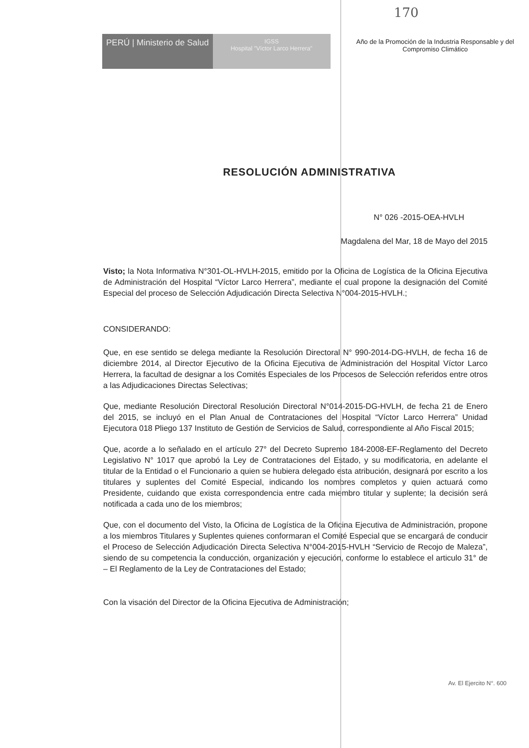170
PERÚ | Ministerio de Salud
IGSS
Hospital "Víctor Larco Herrera"
Año de la Promoción de la Industria Responsable y del
Compromiso Climático
RESOLUCIÓN ADMINISTRATIVA
N° 026 -2015-OEA-HVLH
Magdalena del Mar, 18 de Mayo del 2015
Visto; la Nota Informativa N°301-OL-HVLH-2015, emitido por la Oficina de Logística de la Oficina Ejecutiva de Administración del Hospital “Víctor Larco Herrera”, mediante el cual propone la designación del Comité Especial del proceso de Selección Adjudicación Directa Selectiva N°004-2015-HVLH.;
CONSIDERANDO:
Que, en ese sentido se delega mediante la Resolución Directoral N° 990-2014-DG-HVLH, de fecha 16 de diciembre 2014, al Director Ejecutivo de la Oficina Ejecutiva de Administración del Hospital Víctor Larco Herrera, la facultad de designar a los Comités Especiales de los Procesos de Selección referidos entre otros a las Adjudicaciones Directas Selectivas;
Que, mediante Resolución Directoral Resolución Directoral N°014-2015-DG-HVLH, de fecha 21 de Enero del 2015, se incluyó en el Plan Anual de Contrataciones del Hospital “Víctor Larco Herrera” Unidad Ejecutora 018 Pliego 137 Instituto de Gestión de Servicios de Salud, correspondiente al Año Fiscal 2015;
Que, acorde a lo señalado en el artículo 27° del Decreto Supremo 184-2008-EF-Reglamento del Decreto Legislativo N° 1017 que aprobó la Ley de Contrataciones del Estado, y su modificatoria, en adelante el titular de la Entidad o el Funcionario a quien se hubiera delegado esta atribución, designará por escrito a los titulares y suplentes del Comité Especial, indicando los nombres completos y quien actuará como Presidente, cuidando que exista correspondencia entre cada miembro titular y suplente; la decisión será notificada a cada uno de los miembros;
Que, con el documento del Visto, la Oficina de Logística de la Oficina Ejecutiva de Administración, propone a los miembros Titulares y Suplentes quienes conformaran el Comité Especial que se encargará de conducir el Proceso de Selección Adjudicación Directa Selectiva N°004-2015-HVLH “Servicio de Recojo de Maleza”, siendo de su competencia la conducción, organización y ejecución, conforme lo establece el articulo 31° de – El Reglamento de la Ley de Contrataciones del Estado;
Con la visación del Director de la Oficina Ejecutiva de Administración;
Av. El Ejercito N°. 600